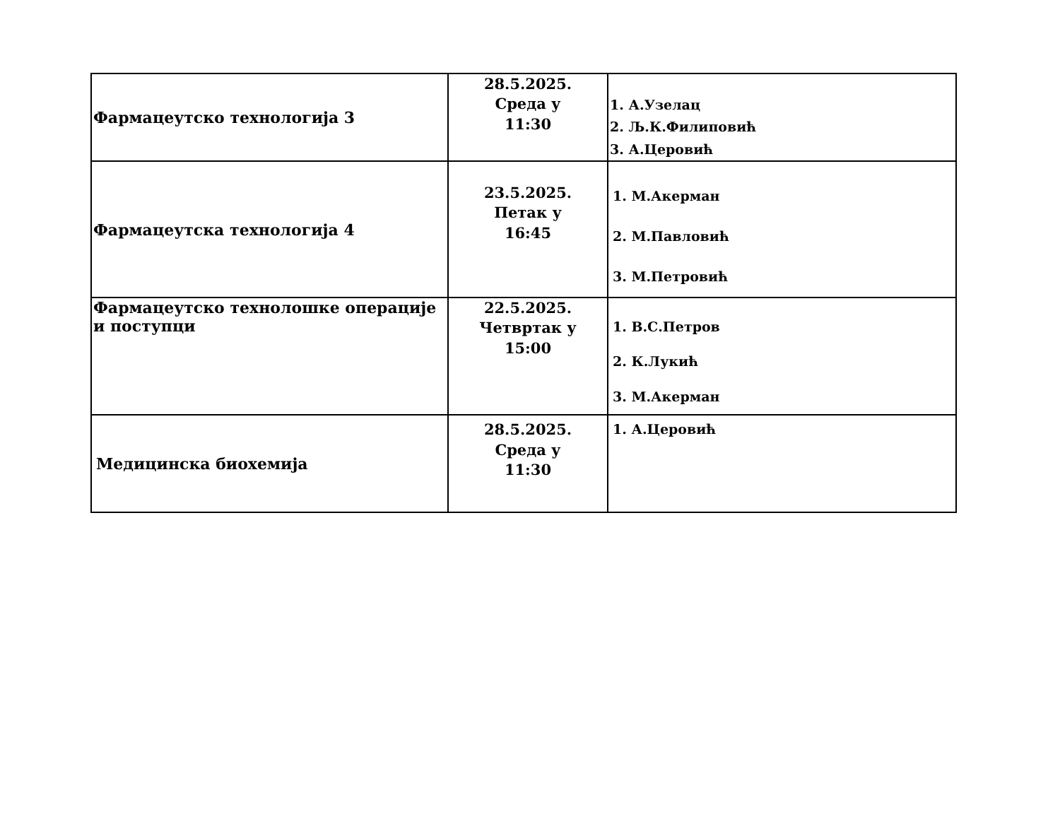| Фармацеутско технологија 3 | 28.5.2025. Среда у 11:30 | 1. А.Узелац 2. Љ.К.Филиповић 3. А.Церовић |
| Фармацеутска технологија 4 | 23.5.2025. Петак у 16:45 | 1. М.Акерман 2. М.Павловић 3. М.Петровић |
| Фармацеутско технолошке операције и поступци | 22.5.2025. Четвртак у 15:00 | 1. В.С.Петров 2. К.Лукић 3. М.Акерман |
| Медицинска биохемија | 28.5.2025. Среда у 11:30 | 1. А.Церовић |